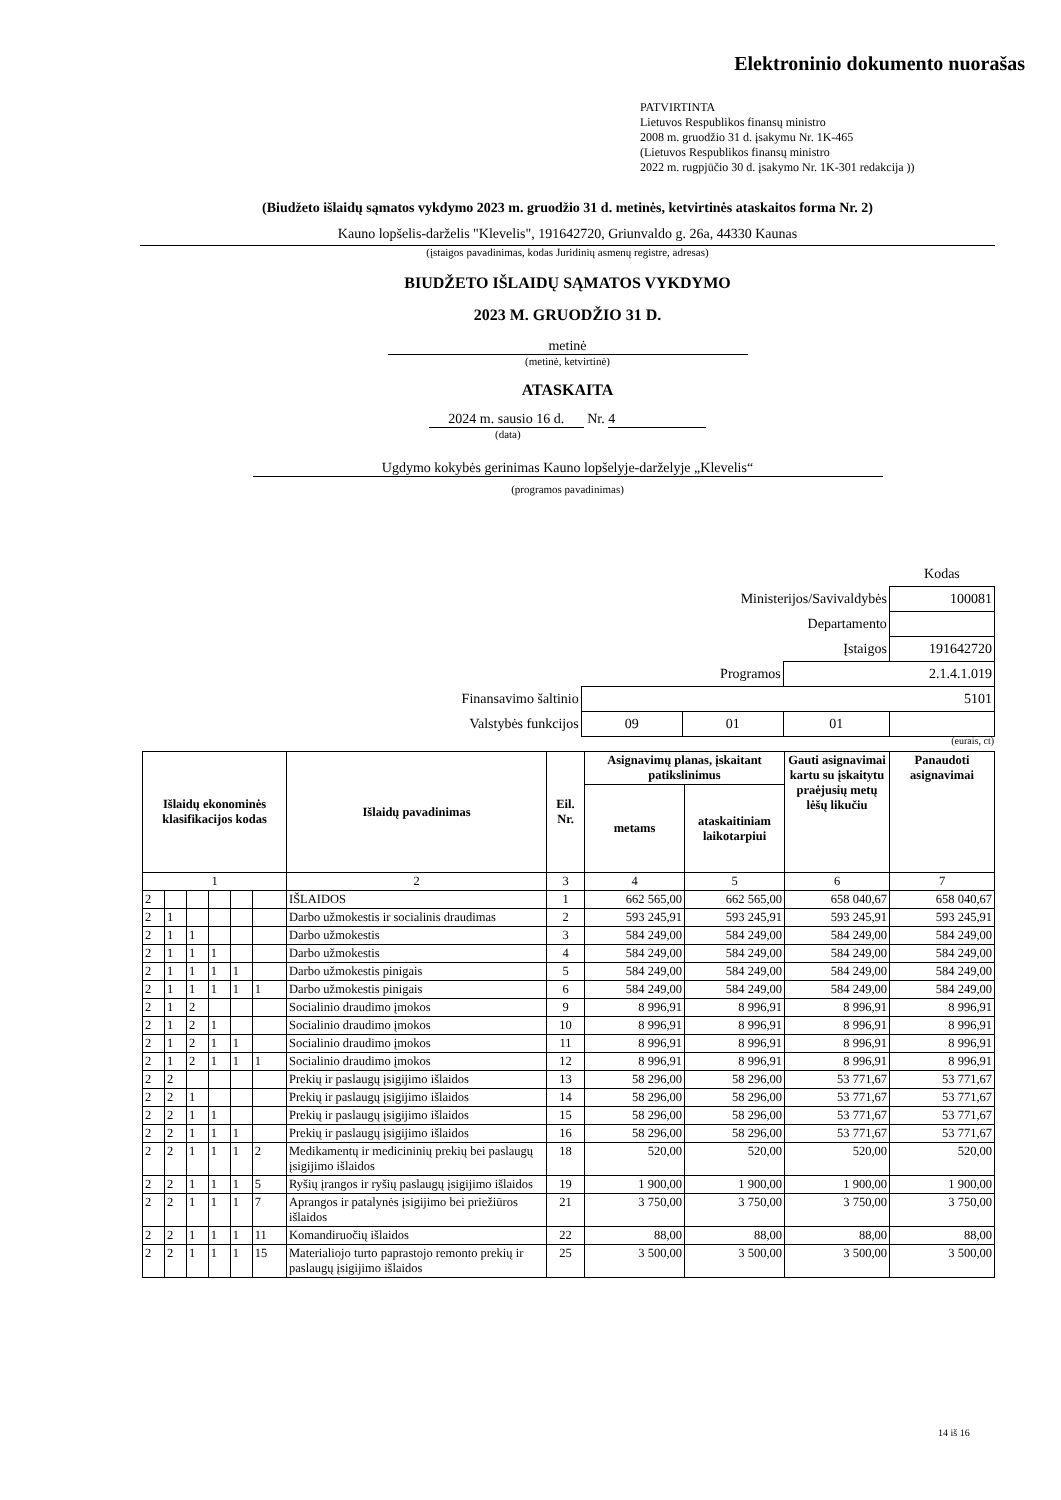Elektroninio dokumento nuorašas
PATVIRTINTA
Lietuvos Respublikos finansų ministro
2008 m. gruodžio 31 d. įsakymu Nr. 1K-465
(Lietuvos Respublikos finansų ministro
2022 m. rugpjūčio 30 d. įsakymo Nr. 1K-301 redakcija ))
(Biudžeto išlaidų sąmatos vykdymo 2023 m. gruodžio 31 d. metinės, ketvirtinės ataskaitos forma Nr. 2)
Kauno lopšelis-darželis "Klevelis", 191642720, Griunvaldo g. 26a, 44330 Kaunas
(įstaigos pavadinimas, kodas Juridinių asmenų registre, adresas)
BIUDŽETO IŠLAIDŲ SĄMATOS VYKDYMO
2023 M. GRUODŽIO 31 D.
metinė
(metinė, ketvirtinė)
ATASKAITA
2024 m. sausio 16 d. Nr. 4
(data)
Ugdymo kokybės gerinimas Kauno lopšelyje-darželyje „Klevelis“
(programos pavadinimas)
| | | | | Kodas |
| Ministerijos/Savivaldybės | | | | 100081 |
| Departamento | | | | |
| Įstaigos | | | | 191642720 |
| Programos | | | 2.1.4.1.019 | |
| Finansavimo šaltinio | 5101 | | | |
| Valstybės funkcijos | 09 | 01 | 01 | |
(eurais, ct)
| Išlaidų ekonominės klasifikacijos kodas | | | | | | Išlaidų pavadinimas | Eil. Nr. | Asignavimų planas, įskaitant patikslinimus | | Gauti asignavimai kartu su įskaitytu praėjusių metų lėšų likučiu | Panaudoti asignavimai |
| --- | --- | --- | --- | --- | --- | --- | --- | --- | --- | --- | --- |
| | | | | | | | | metams | ataskaitiniam laikotarpiui | | |
| 1 | | | | | | 2 | 3 | 4 | 5 | 6 | 7 |
| 2 | | | | | | IŠLAIDOS | 1 | 662 565,00 | 662 565,00 | 658 040,67 | 658 040,67 |
| 2 | 1 | | | | | Darbo užmokestis ir socialinis draudimas | 2 | 593 245,91 | 593 245,91 | 593 245,91 | 593 245,91 |
| 2 | 1 | 1 | | | | Darbo užmokestis | 3 | 584 249,00 | 584 249,00 | 584 249,00 | 584 249,00 |
| 2 | 1 | 1 | 1 | | | Darbo užmokestis | 4 | 584 249,00 | 584 249,00 | 584 249,00 | 584 249,00 |
| 2 | 1 | 1 | 1 | 1 | | Darbo užmokestis pinigais | 5 | 584 249,00 | 584 249,00 | 584 249,00 | 584 249,00 |
| 2 | 1 | 1 | 1 | 1 | 1 | Darbo užmokestis pinigais | 6 | 584 249,00 | 584 249,00 | 584 249,00 | 584 249,00 |
| 2 | 1 | 2 | | | | Socialinio draudimo įmokos | 9 | 8 996,91 | 8 996,91 | 8 996,91 | 8 996,91 |
| 2 | 1 | 2 | 1 | | | Socialinio draudimo įmokos | 10 | 8 996,91 | 8 996,91 | 8 996,91 | 8 996,91 |
| 2 | 1 | 2 | 1 | 1 | | Socialinio draudimo įmokos | 11 | 8 996,91 | 8 996,91 | 8 996,91 | 8 996,91 |
| 2 | 1 | 2 | 1 | 1 | 1 | Socialinio draudimo įmokos | 12 | 8 996,91 | 8 996,91 | 8 996,91 | 8 996,91 |
| 2 | 2 | | | | | Prekių ir paslaugų įsigijimo išlaidos | 13 | 58 296,00 | 58 296,00 | 53 771,67 | 53 771,67 |
| 2 | 2 | 1 | | | | Prekių ir paslaugų įsigijimo išlaidos | 14 | 58 296,00 | 58 296,00 | 53 771,67 | 53 771,67 |
| 2 | 2 | 1 | 1 | | | Prekių ir paslaugų įsigijimo išlaidos | 15 | 58 296,00 | 58 296,00 | 53 771,67 | 53 771,67 |
| 2 | 2 | 1 | 1 | 1 | | Prekių ir paslaugų įsigijimo išlaidos | 16 | 58 296,00 | 58 296,00 | 53 771,67 | 53 771,67 |
| 2 | 2 | 1 | 1 | 1 | 2 | Medikamentų ir medicininių prekių bei paslaugų įsigijimo išlaidos | 18 | 520,00 | 520,00 | 520,00 | 520,00 |
| 2 | 2 | 1 | 1 | 1 | 5 | Ryšių įrangos ir ryšių paslaugų įsigijimo išlaidos | 19 | 1 900,00 | 1 900,00 | 1 900,00 | 1 900,00 |
| 2 | 2 | 1 | 1 | 1 | 7 | Aprangos ir patalynės įsigijimo bei priežiūros išlaidos | 21 | 3 750,00 | 3 750,00 | 3 750,00 | 3 750,00 |
| 2 | 2 | 1 | 1 | 1 | 11 | Komandiruočių išlaidos | 22 | 88,00 | 88,00 | 88,00 | 88,00 |
| 2 | 2 | 1 | 1 | 1 | 15 | Materialiojo turto paprastojo remonto prekių ir paslaugų įsigijimo išlaidos | 25 | 3 500,00 | 3 500,00 | 3 500,00 | 3 500,00 |
14 iš 16